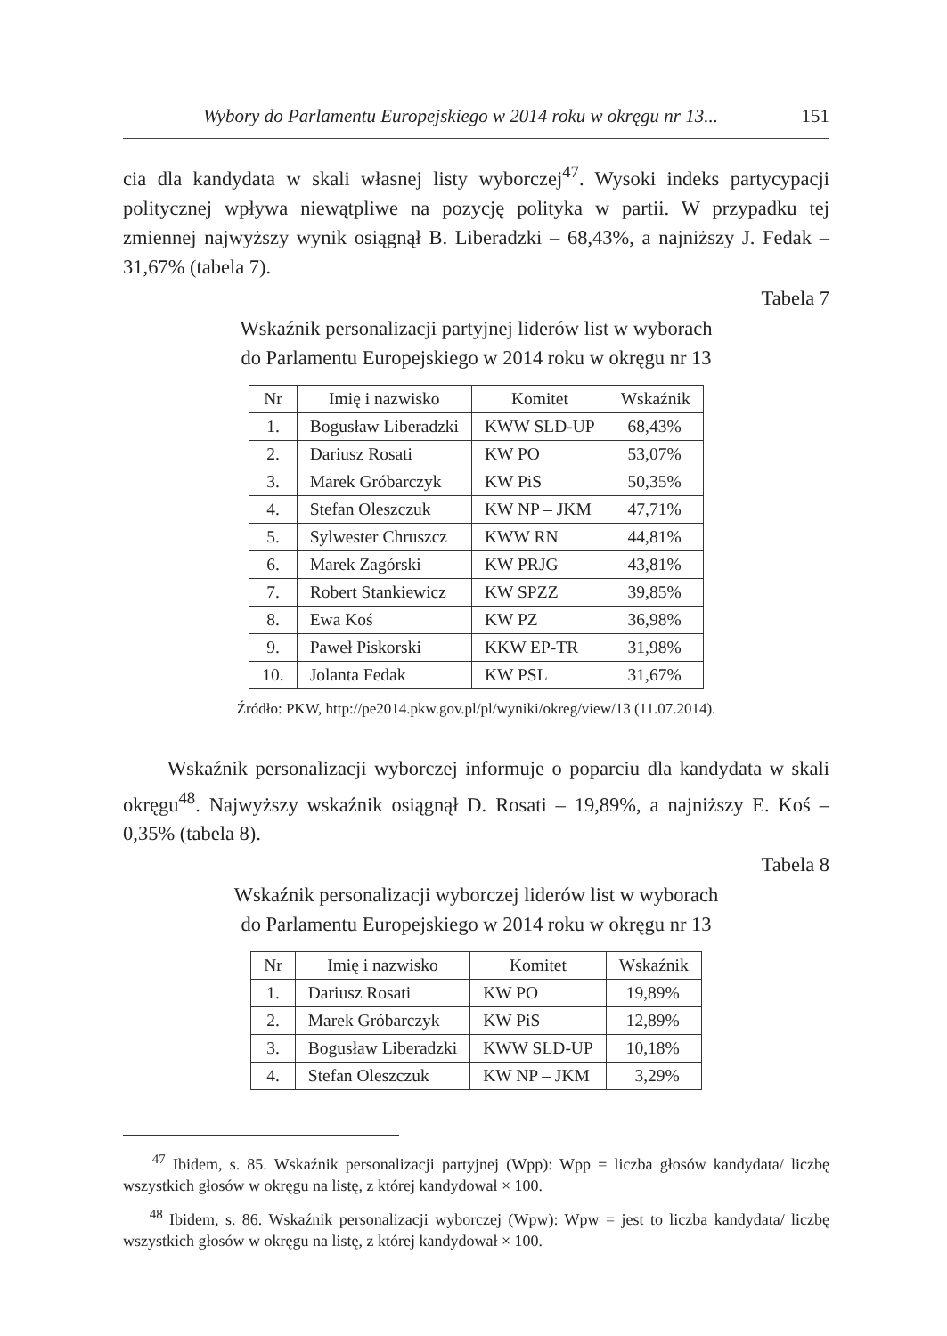Wybory do Parlamentu Europejskiego w 2014 roku w okręgu nr 13... 151
cia dla kandydata w skali własnej listy wyborczej<sup>47</sup>. Wysoki indeks partycypacji politycznej wpływa niewątpliwe na pozycję polityka w partii. W przypadku tej zmiennej najwyższy wynik osiągnął B. Liberadzki – 68,43%, a najniższy J. Fedak – 31,67% (tabela 7).
Tabela 7
Wskaźnik personalizacji partyjnej liderów list w wyborach
do Parlamentu Europejskiego w 2014 roku w okręgu nr 13
| Nr | Imię i nazwisko | Komitet | Wskaźnik |
| --- | --- | --- | --- |
| 1. | Bogusław Liberadzki | KWW SLD-UP | 68,43% |
| 2. | Dariusz Rosati | KW PO | 53,07% |
| 3. | Marek Gróbarczyk | KW PiS | 50,35% |
| 4. | Stefan Oleszczuk | KW NP – JKM | 47,71% |
| 5. | Sylwester Chruszcz | KWW RN | 44,81% |
| 6. | Marek Zagórski | KW PRJG | 43,81% |
| 7. | Robert Stankiewicz | KW SPZZ | 39,85% |
| 8. | Ewa Koś | KW PZ | 36,98% |
| 9. | Paweł Piskorski | KKW EP-TR | 31,98% |
| 10. | Jolanta Fedak | KW PSL | 31,67% |
Źródło: PKW, http://pe2014.pkw.gov.pl/pl/wyniki/okreg/view/13 (11.07.2014).
Wskaźnik personalizacji wyborczej informuje o poparciu dla kandydata w skali okręgu<sup>48</sup>. Najwyższy wskaźnik osiągnął D. Rosati – 19,89%, a najniższy E. Koś – 0,35% (tabela 8).
Tabela 8
Wskaźnik personalizacji wyborczej liderów list w wyborach
do Parlamentu Europejskiego w 2014 roku w okręgu nr 13
| Nr | Imię i nazwisko | Komitet | Wskaźnik |
| --- | --- | --- | --- |
| 1. | Dariusz Rosati | KW PO | 19,89% |
| 2. | Marek Gróbarczyk | KW PiS | 12,89% |
| 3. | Bogusław Liberadzki | KWW SLD-UP | 10,18% |
| 4. | Stefan Oleszczuk | KW NP – JKM | 3,29% |
<sup>47</sup> Ibidem, s. 85. Wskaźnik personalizacji partyjnej (Wpp): Wpp = liczba głosów kandydata/ liczbę wszystkich głosów w okręgu na listę, z której kandydował × 100.
<sup>48</sup> Ibidem, s. 86. Wskaźnik personalizacji wyborczej (Wpw): Wpw = jest to liczba kandydata/ liczbę wszystkich głosów w okręgu na listę, z której kandydował × 100.